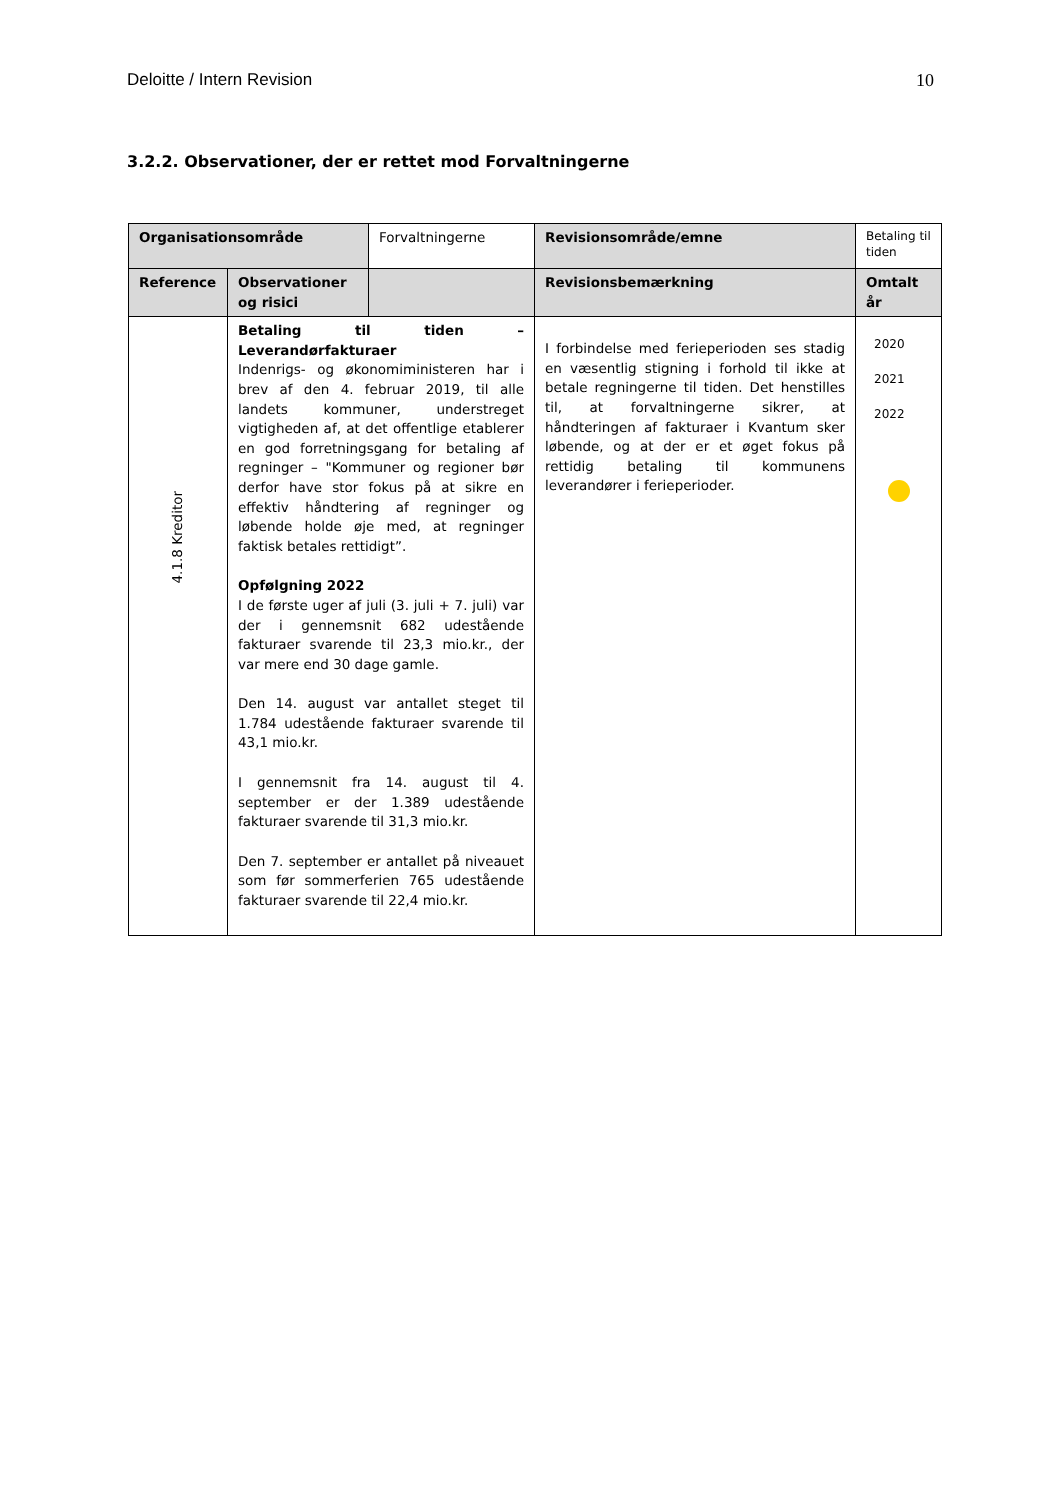Deloitte / Intern Revision 10
3.2.2. Observationer, der er rettet mod Forvaltningerne
| Organisationsområde | | Forvaltningerne | Revisionsområde/emne | Betaling til tiden |
| Reference | Observationer og risici | | Revisionsbemærkning | Omtalt år |
| 4.1.8 Kreditor | Betaling til tiden – Leverandørfakturaer Indenrigs- og økonomiministeren har i brev af den 4. februar 2019, til alle landets kommuner, understreget vigtigheden af, at det offentlige etablerer en god forretningsgang for betaling af regninger – "Kommuner og regioner bør derfor have stor fokus på at sikre en effektiv håndtering af regninger og løbende holde øje med, at regninger faktisk betales rettidigt”. Opfølgning 2022 I de første uger af juli (3. juli + 7. juli) var der i gennemsnit 682 udestående fakturaer svarende til 23,3 mio.kr., der var mere end 30 dage gamle. Den 14. august var antallet steget til 1.784 udestående fakturaer svarende til 43,1 mio.kr. I gennemsnit fra 14. august til 4. september er der 1.389 udestående fakturaer svarende til 31,3 mio.kr. Den 7. september er antallet på niveauet som før sommerferien 765 udestående fakturaer svarende til 22,4 mio.kr. | | I forbindelse med ferieperioden ses stadig en væsentlig stigning i forhold til ikke at betale regningerne til tiden. Det henstilles til, at forvaltningerne sikrer, at håndteringen af fakturaer i Kvantum sker løbende, og at der er et øget fokus på rettidig betaling til kommunens leverandører i ferieperioder. | 2020 2021 2022 |